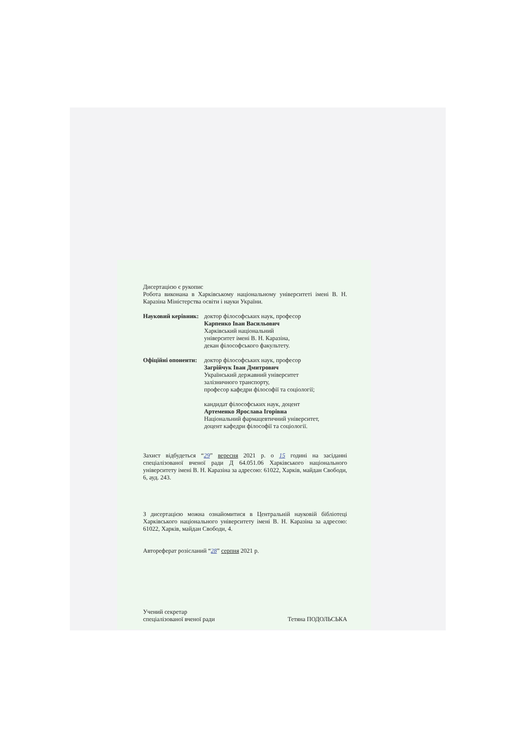Дисертацією є рукопис
Робота виконана в Харківському національному університеті імені В. Н. Каразіна Міністерства освіти і науки України.
Науковий керівник:
доктор філософських наук, професор
Карпенко Іван Васильович
Харківський національний
університет імені В. Н. Каразіна,
декан філософського факультету.
Офіційні опоненти:
доктор філософських наук, професор
Загрійчук Іван Дмитрович
Український державний університет
залізничного транспорту,
професор кафедри філософії та соціології;
кандидат філософських наук, доцент
Артеменко Ярослава Ігорівна
Національний фармацевтичний університет,
доцент кафедри філософії та соціології.
Захист відбудеться “29” вересня 2021 р. о 15 годині на засіданні спеціалізованої вченої ради Д 64.051.06 Харківського національного університету імені В. Н. Каразіна за адресою: 61022, Харків, майдан Свободи, 6, ауд. 243.
З дисертацією можна ознайомитися в Центральній науковій бібліотеці Харківського національного університету імені В. Н. Каразіна за адресою: 61022, Харків, майдан Свободи, 4.
Автореферат розісланий “28” серпня 2021 р.
Учений секретар
спеціалізованої вченої ради
Тетяна ПОДОЛЬСЬКА